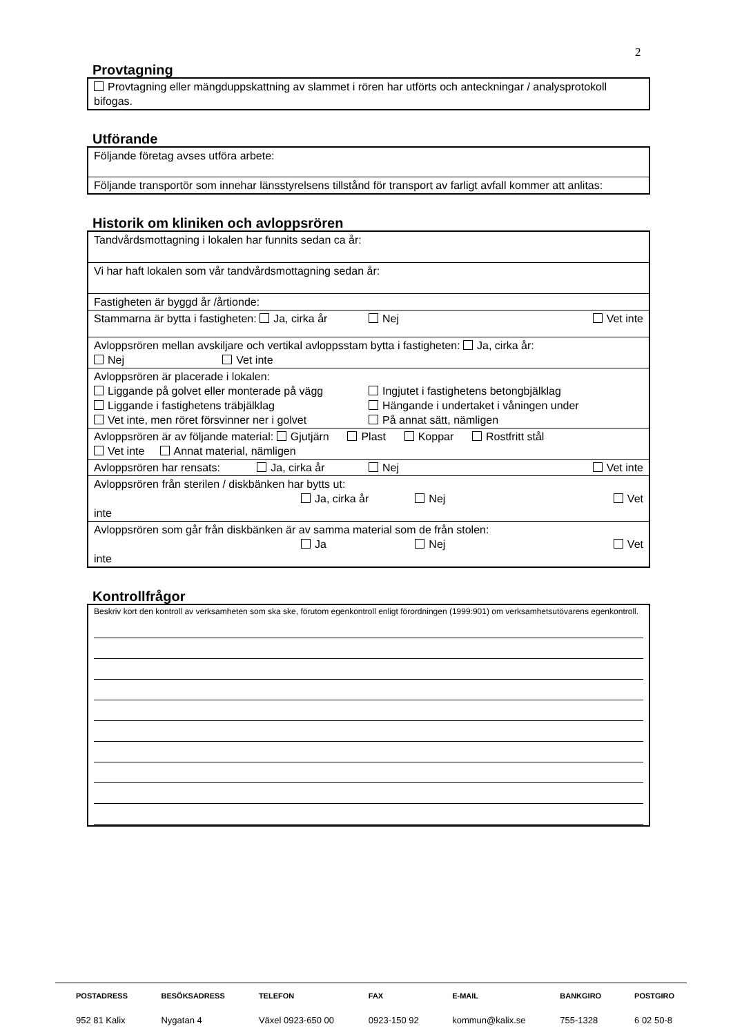2
Provtagning
| Provtagning eller mängduppskattning av slammet i rören har utförts och anteckningar / analysprotokoll bifogas. |
Utförande
| Följande företag avses utföra arbete: |
| Följande transportör som innehar länsstyrelsens tillstånd för transport av farligt avfall kommer att anlitas: |
Historik om kliniken och avloppsrören
| Tandvårdsmottagning i lokalen har funnits sedan ca år: |
| Vi har haft lokalen som vår tandvårdsmottagning sedan år: |
| Fastigheten är byggd år /årtionde: |
| Stammarna är bytta i fastigheten: Ja, cirka år Nej Vet inte |
| Avloppsrören mellan avskiljare och vertikal avloppsstam bytta i fastigheten: Ja, cirka år: Nej Vet inte |
| Avloppsrören är placerade i lokalen: Liggande på golvet eller monterade på vägg Ingjutet i fastighetens betongbjälklag Liggande i fastighetens träbjälklag Hängande i undertaket i våningen under Vet inte, men röret försvinner ner i golvet På annat sätt, nämligen |
| Avloppsrören är av följande material: Gjutjärn Plast Koppar Rostfritt stål Vet inte Annat material, nämligen |
| Avloppsrören har rensats: Ja, cirka år Nej Vet inte |
| Avloppsrören från sterilen / diskbänken har bytts ut: Ja, cirka år Nej Vet inte |
| Avloppsrören som går från diskbänken är av samma material som de från stolen: Ja Nej Vet inte |
Kontrollfrågor
| Beskriv kort den kontroll av verksamheten som ska ske, förutom egenkontroll enligt förordningen (1999:901) om verksamhetsutövarens egenkontroll. |
| POSTADRESS | BESÖKSADRESS | TELEFON | FAX | E-MAIL | BANKGIRO | POSTGIRO |
| 952 81 Kalix | Nygatan 4 | Växel 0923-650 00 | 0923-150 92 | kommun@kalix.se | 755-1328 | 6 02 50-8 |